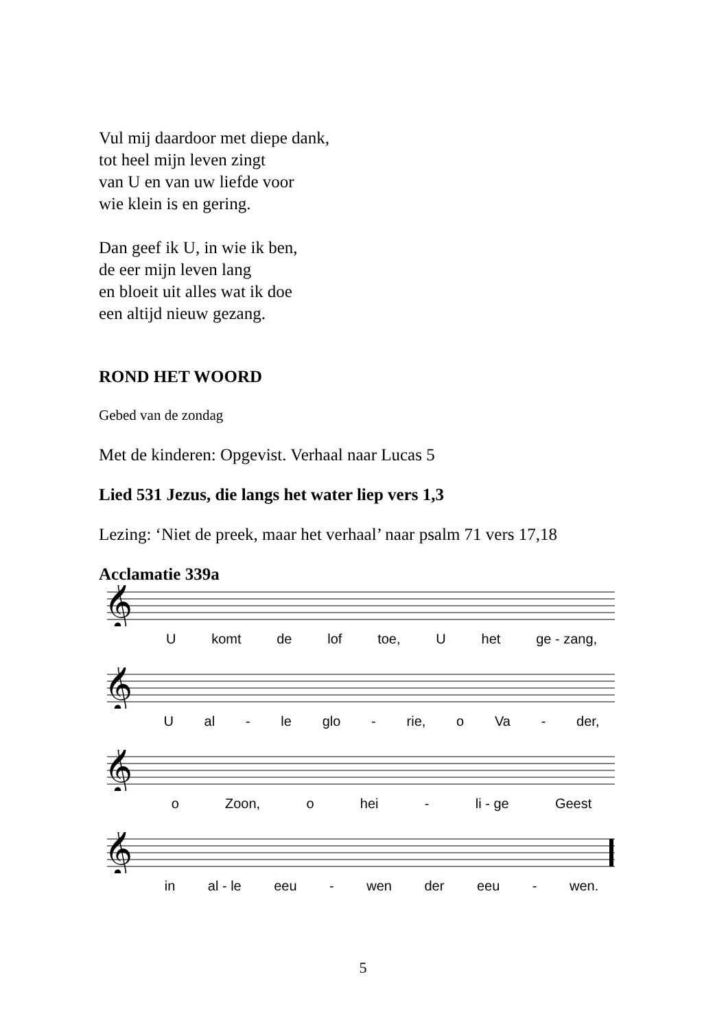Vul mij daardoor met diepe dank,
tot heel mijn leven zingt
van U en van uw liefde voor
wie klein is en gering.
Dan geef ik U, in wie ik ben,
de eer mijn leven lang
en bloeit uit alles wat ik doe
een altijd nieuw gezang.
ROND HET WOORD
Gebed van de zondag
Met de kinderen: Opgevist. Verhaal naar Lucas 5
Lied 531 Jezus, die langs het water liep vers 1,3
Lezing: ‘Niet de preek, maar het verhaal’ naar psalm 71 vers 17,18
Acclamatie 339a
𝄞
Ukomt de lof toe, U het ge - zang,
𝄞
Ual - le glo - rie, o Va - der,
𝄞
o Zoon, o hei - li - ge Geest
𝄞
in al - le eeu - wen der eeu - wen.
5